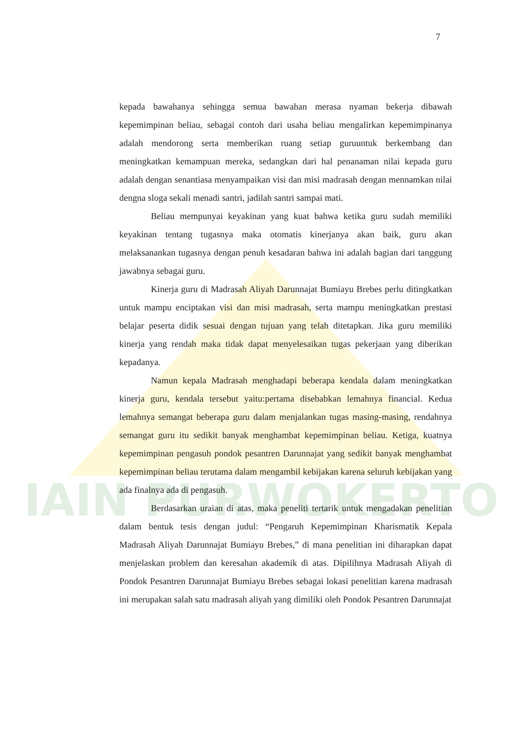IAIN PURWOKERTO
7
kepada bawahanya sehingga semua bawahan merasa nyaman bekerja dibawah kepemimpinan beliau, sebagai contoh dari usaha beliau mengalirkan kepemimpinanya adalah mendorong serta memberikan ruang setiap guruuntuk berkembang dan meningkatkan kemampuan mereka, sedangkan dari hal penanaman nilai kepada guru adalah dengan senantiasa menyampaikan visi dan misi madrasah dengan mennamkan nilai dengna sloga sekali menadi santri, jadilah santri sampai mati.
Beliau mempunyai keyakinan yang kuat bahwa ketika guru sudah memiliki keyakinan tentang tugasnya maka otomatis kinerjanya akan baik, guru akan melaksanankan tugasnya dengan penuh kesadaran bahwa ini adalah bagian dari tanggung jawabnya sebagai guru.
Kinerja guru di Madrasah Aliyah Darunnajat Bumiayu Brebes perlu ditingkatkan untuk mampu enciptakan visi dan misi madrasah, serta mampu meningkatkan prestasi belajar peserta didik sesuai dengan tujuan yang telah ditetapkan. Jika guru memiliki kinerja yang rendah maka tidak dapat menyelesaikan tugas pekerjaan yang diberikan kepadanya.
Namun kepala Madrasah menghadapi beberapa kendala dalam meningkatkan kinerja guru, kendala tersebut yaitu:pertama disebabkan lemahnya financial. Kedua lemahnya semangat beberapa guru dalam menjalankan tugas masing-masing, rendahnya semangat guru itu sedikit banyak menghambat kepemimpinan beliau. Ketiga, kuatnya kepemimpinan pengasuh pondok pesantren Darunnajat yang sedikit banyak menghambat kepemimpinan beliau terutama dalam mengambil kebijakan karena seluruh kebijakan yang ada finalnya ada di pengasuh.
Berdasarkan uraian di atas, maka peneliti tertarik untuk mengadakan penelitian dalam bentuk tesis dengan judul: “Pengaruh Kepemimpinan Kharismatik Kepala Madrasah Aliyah Darunnajat Bumiayu Brebes,” di mana penelitian ini diharapkan dapat menjelaskan problem dan keresahan akademik di atas. Dipilihnya Madrasah Aliyah di Pondok Pesantren Darunnajat Bumiayu Brebes sebagai lokasi penelitian karena madrasah ini merupakan salah satu madrasah aliyah yang dimiliki oleh Pondok Pesantren Darunnajat